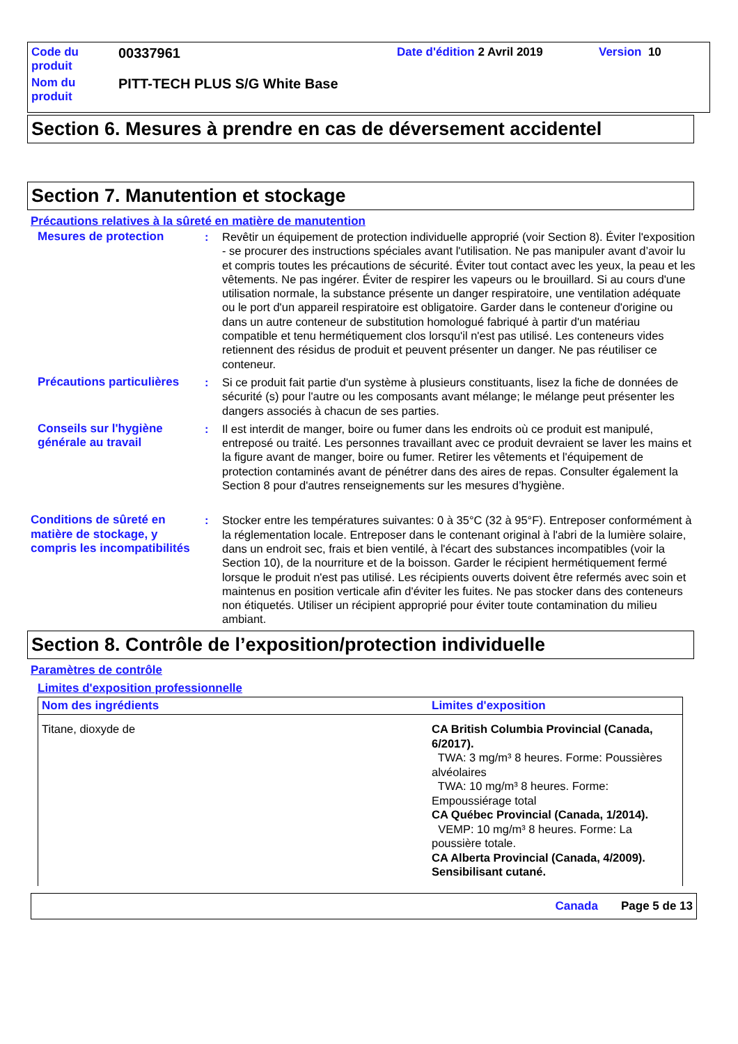| Code du produit | 00337961 | Date d'édition 2 Avril 2019 | Version 10 |
| Nom du produit | PITT-TECH PLUS S/G White Base | | |
Section 6. Mesures à prendre en cas de déversement accidentel
Section 7. Manutention et stockage
Précautions relatives à la sûreté en matière de manutention
Mesures de protection : Revêtir un équipement de protection individuelle approprié (voir Section 8). Éviter l'exposition - se procurer des instructions spéciales avant l'utilisation. Ne pas manipuler avant d’avoir lu et compris toutes les précautions de sécurité. Éviter tout contact avec les yeux, la peau et les vêtements. Ne pas ingérer. Éviter de respirer les vapeurs ou le brouillard. Si au cours d'une utilisation normale, la substance présente un danger respiratoire, une ventilation adéquate ou le port d'un appareil respiratoire est obligatoire. Garder dans le conteneur d'origine ou dans un autre conteneur de substitution homologué fabriqué à partir d'un matériau compatible et tenu hermétiquement clos lorsqu'il n'est pas utilisé. Les conteneurs vides retiennent des résidus de produit et peuvent présenter un danger. Ne pas réutiliser ce conteneur.
Précautions particulières
: Si ce produit fait partie d'un système à plusieurs constituants, lisez la fiche de données de sécurité (s) pour l'autre ou les composants avant mélange; le mélange peut présenter les dangers associés à chacun de ses parties.
Conseils sur l'hygiène générale au travail
: Il est interdit de manger, boire ou fumer dans les endroits où ce produit est manipulé, entreposé ou traité. Les personnes travaillant avec ce produit devraient se laver les mains et la figure avant de manger, boire ou fumer. Retirer les vêtements et l'équipement de protection contaminés avant de pénétrer dans des aires de repas. Consulter également la Section 8 pour d'autres renseignements sur les mesures d’hygiène.
Conditions de sûreté en matière de stockage, y compris les incompatibilités
: Stocker entre les températures suivantes: 0 à 35°C (32 à 95°F). Entreposer conformément à la réglementation locale. Entreposer dans le contenant original à l'abri de la lumière solaire, dans un endroit sec, frais et bien ventilé, à l'écart des substances incompatibles (voir la Section 10), de la nourriture et de la boisson. Garder le récipient hermétiquement fermé lorsque le produit n'est pas utilisé. Les récipients ouverts doivent être refermés avec soin et maintenus en position verticale afin d'éviter les fuites. Ne pas stocker dans des conteneurs non étiquetés. Utiliser un récipient approprié pour éviter toute contamination du milieu ambiant.
Section 8. Contrôle de l’exposition/protection individuelle
Paramètres de contrôle
Limites d'exposition professionnelle
| Nom des ingrédients | Limites d'exposition |
| --- | --- |
| Titane, dioxyde de | CA British Columbia Provincial (Canada, 6/2017). TWA: 3 mg/m³ 8 heures. Forme: Poussières alvéolaires TWA: 10 mg/m³ 8 heures. Forme: Empoussiérage total CA Québec Provincial (Canada, 1/2014). VEMP: 10 mg/m³ 8 heures. Forme: La poussière totale. CA Alberta Provincial (Canada, 4/2009). Sensibilisant cutané. |
Canada Page 5 de 13